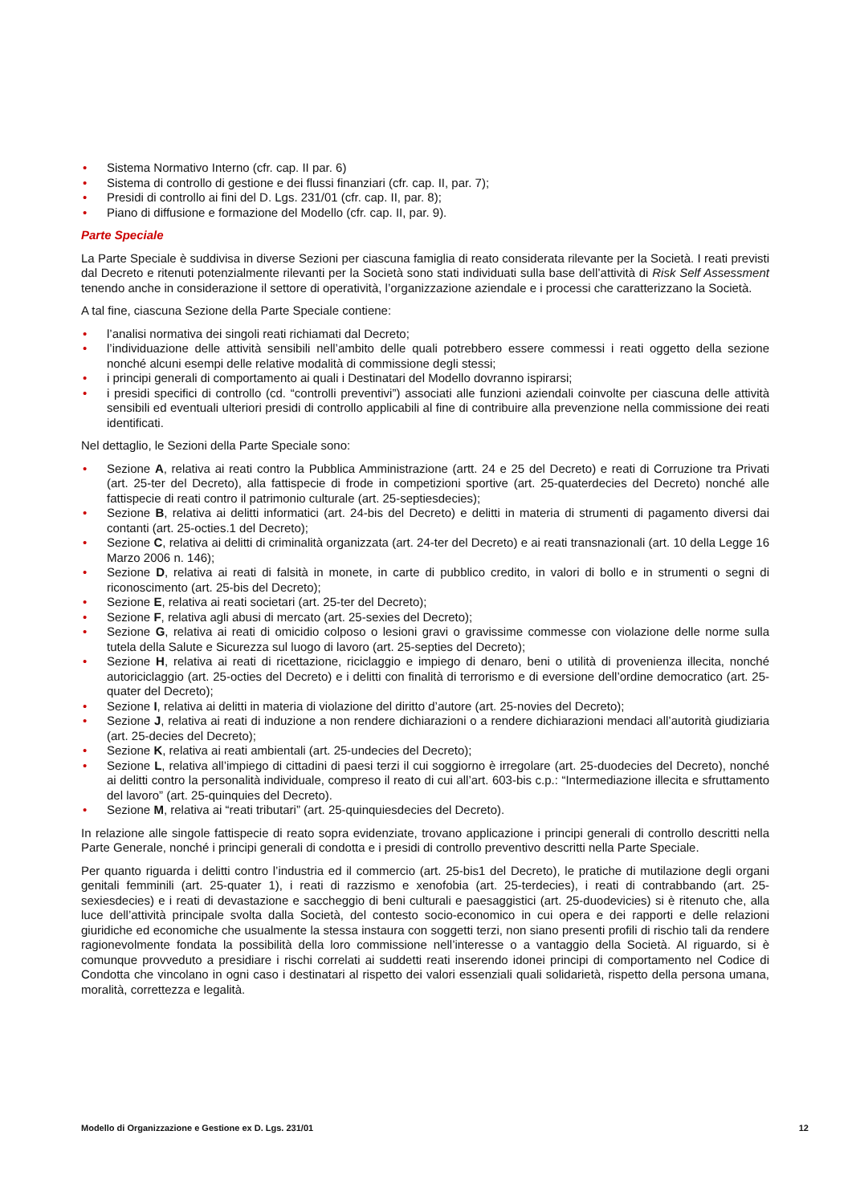• Sistema Normativo Interno (cfr. cap. II par. 6)
• Sistema di controllo di gestione e dei flussi finanziari (cfr. cap. II, par. 7);
• Presidi di controllo ai fini del D. Lgs. 231/01 (cfr. cap. II, par. 8);
• Piano di diffusione e formazione del Modello (cfr. cap. II, par. 9).
Parte Speciale
La Parte Speciale è suddivisa in diverse Sezioni per ciascuna famiglia di reato considerata rilevante per la Società. I reati previsti dal Decreto e ritenuti potenzialmente rilevanti per la Società sono stati individuati sulla base dell’attività di Risk Self Assessment tenendo anche in considerazione il settore di operatività, l’organizzazione aziendale e i processi che caratterizzano la Società.
A tal fine, ciascuna Sezione della Parte Speciale contiene:
• l’analisi normativa dei singoli reati richiamati dal Decreto;
• l’individuazione delle attività sensibili nell’ambito delle quali potrebbero essere commessi i reati oggetto della sezione nonché alcuni esempi delle relative modalità di commissione degli stessi;
• i principi generali di comportamento ai quali i Destinatari del Modello dovranno ispirarsi;
• i presidi specifici di controllo (cd. “controlli preventivi”) associati alle funzioni aziendali coinvolte per ciascuna delle attività sensibili ed eventuali ulteriori presidi di controllo applicabili al fine di contribuire alla prevenzione nella commissione dei reati identificati.
Nel dettaglio, le Sezioni della Parte Speciale sono:
• Sezione A, relativa ai reati contro la Pubblica Amministrazione (artt. 24 e 25 del Decreto) e reati di Corruzione tra Privati (art. 25-ter del Decreto), alla fattispecie di frode in competizioni sportive (art. 25-quaterdecies del Decreto) nonché alle fattispecie di reati contro il patrimonio culturale (art. 25-septiesdecies);
• Sezione B, relativa ai delitti informatici (art. 24-bis del Decreto) e delitti in materia di strumenti di pagamento diversi dai contanti (art. 25-octies.1 del Decreto);
• Sezione C, relativa ai delitti di criminalità organizzata (art. 24-ter del Decreto) e ai reati transnazionali (art. 10 della Legge 16 Marzo 2006 n. 146);
• Sezione D, relativa ai reati di falsità in monete, in carte di pubblico credito, in valori di bollo e in strumenti o segni di riconoscimento (art. 25-bis del Decreto);
• Sezione E, relativa ai reati societari (art. 25-ter del Decreto);
• Sezione F, relativa agli abusi di mercato (art. 25-sexies del Decreto);
• Sezione G, relativa ai reati di omicidio colposo o lesioni gravi o gravissime commesse con violazione delle norme sulla tutela della Salute e Sicurezza sul luogo di lavoro (art. 25-septies del Decreto);
• Sezione H, relativa ai reati di ricettazione, riciclaggio e impiego di denaro, beni o utilità di provenienza illecita, nonché autoriciclaggio (art. 25-octies del Decreto) e i delitti con finalità di terrorismo e di eversione dell’ordine democratico (art. 25-quater del Decreto);
• Sezione I, relativa ai delitti in materia di violazione del diritto d’autore (art. 25-novies del Decreto);
• Sezione J, relativa ai reati di induzione a non rendere dichiarazioni o a rendere dichiarazioni mendaci all’autorità giudiziaria (art. 25-decies del Decreto);
• Sezione K, relativa ai reati ambientali (art. 25-undecies del Decreto);
• Sezione L, relativa all’impiego di cittadini di paesi terzi il cui soggiorno è irregolare (art. 25-duodecies del Decreto), nonché ai delitti contro la personalità individuale, compreso il reato di cui all’art. 603-bis c.p.: “Intermediazione illecita e sfruttamento del lavoro” (art. 25-quinquies del Decreto).
• Sezione M, relativa ai “reati tributari” (art. 25-quinquiesdecies del Decreto).
In relazione alle singole fattispecie di reato sopra evidenziate, trovano applicazione i principi generali di controllo descritti nella Parte Generale, nonché i principi generali di condotta e i presidi di controllo preventivo descritti nella Parte Speciale.
Per quanto riguarda i delitti contro l’industria ed il commercio (art. 25-bis1 del Decreto), le pratiche di mutilazione degli organi genitali femminili (art. 25-quater 1), i reati di razzismo e xenofobia (art. 25-terdecies), i reati di contrabbando (art. 25-sexiesdecies) e i reati di devastazione e saccheggio di beni culturali e paesaggistici (art. 25-duodevicies) si è ritenuto che, alla luce dell’attività principale svolta dalla Società, del contesto socio-economico in cui opera e dei rapporti e delle relazioni giuridiche ed economiche che usualmente la stessa instaura con soggetti terzi, non siano presenti profili di rischio tali da rendere ragionevolmente fondata la possibilità della loro commissione nell’interesse o a vantaggio della Società. Al riguardo, si è comunque provveduto a presidiare i rischi correlati ai suddetti reati inserendo idonei principi di comportamento nel Codice di Condotta che vincolano in ogni caso i destinatari al rispetto dei valori essenziali quali solidarietà, rispetto della persona umana, moralità, correttezza e legalità.
Modello di Organizzazione e Gestione ex D. Lgs. 231/01 12